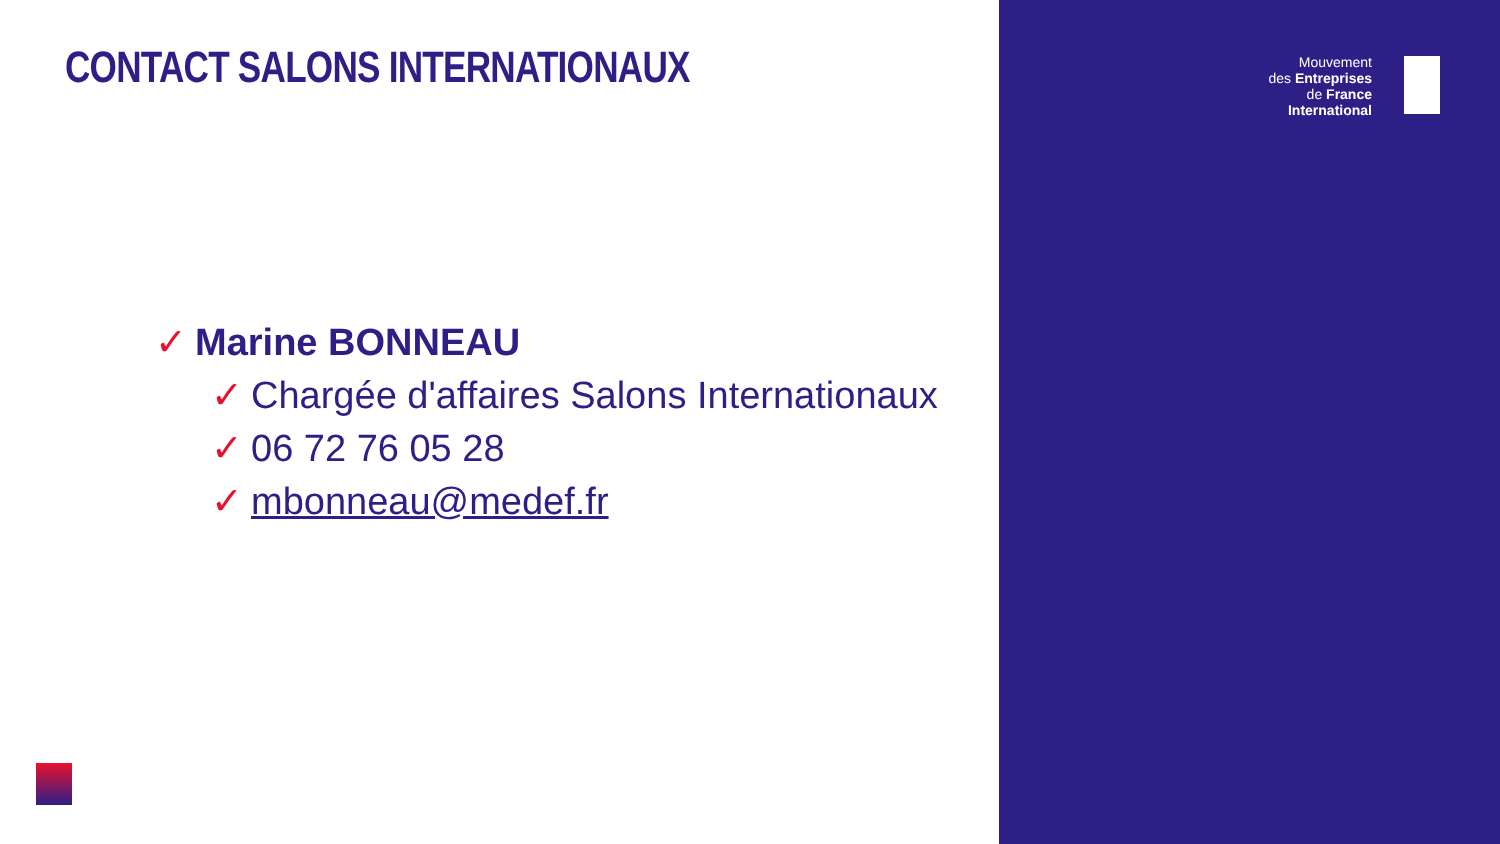CONTACT SALONS INTERNATIONAUX
Mouvement
des Entreprises
de France
International
✓ Marine BONNEAU
✓ Chargée d'affaires Salons Internationaux
✓ 06 72 76 05 28
✓ mbonneau@medef.fr